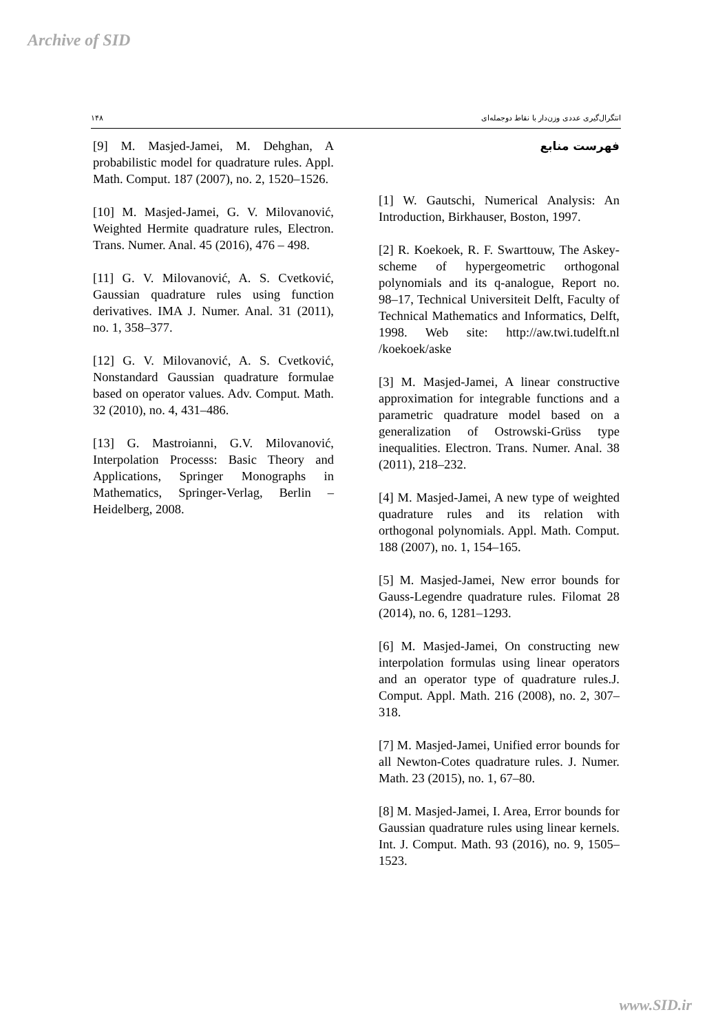Archive of SID
۱۴۸ انتگرال‌گیری عددی وزن‌دار با نقاط دوجمله‌ای
فهرست منابع
[1] W. Gautschi, Numerical Analysis: An Introduction, Birkhauser, Boston, 1997.
[2] R. Koekoek, R. F. Swarttouw, The Askey-scheme of hypergeometric orthogonal polynomials and its q-analogue, Report no. 98–17, Technical Universiteit Delft, Faculty of Technical Mathematics and Informatics, Delft, 1998. Web site: http://aw.twi.tudelft.nl /koekoek/aske
[3] M. Masjed-Jamei, A linear constructive approximation for integrable functions and a parametric quadrature model based on a generalization of Ostrowski-Grüss type inequalities. Electron. Trans. Numer. Anal. 38 (2011), 218–232.
[4] M. Masjed-Jamei, A new type of weighted quadrature rules and its relation with orthogonal polynomials. Appl. Math. Comput. 188 (2007), no. 1, 154–165.
[5] M. Masjed-Jamei, New error bounds for Gauss-Legendre quadrature rules. Filomat 28 (2014), no. 6, 1281–1293.
[6] M. Masjed-Jamei, On constructing new interpolation formulas using linear operators and an operator type of quadrature rules.J. Comput. Appl. Math. 216 (2008), no. 2, 307–318.
[7] M. Masjed-Jamei, Unified error bounds for all Newton-Cotes quadrature rules. J. Numer. Math. 23 (2015), no. 1, 67–80.
[8] M. Masjed-Jamei, I. Area, Error bounds for Gaussian quadrature rules using linear kernels. Int. J. Comput. Math. 93 (2016), no. 9, 1505–1523.
[9] M. Masjed-Jamei, M. Dehghan, A probabilistic model for quadrature rules. Appl. Math. Comput. 187 (2007), no. 2, 1520–1526.
[10] M. Masjed-Jamei, G. V. Milovanović, Weighted Hermite quadrature rules, Electron. Trans. Numer. Anal. 45 (2016), 476 – 498.
[11] G. V. Milovanović, A. S. Cvetković, Gaussian quadrature rules using function derivatives. IMA J. Numer. Anal. 31 (2011), no. 1, 358–377.
[12] G. V. Milovanović, A. S. Cvetković, Nonstandard Gaussian quadrature formulae based on operator values. Adv. Comput. Math. 32 (2010), no. 4, 431–486.
[13] G. Mastroianni, G.V. Milovanović, Interpolation Processs: Basic Theory and Applications, Springer Monographs in Mathematics, Springer-Verlag, Berlin – Heidelberg, 2008.
www.SID.ir